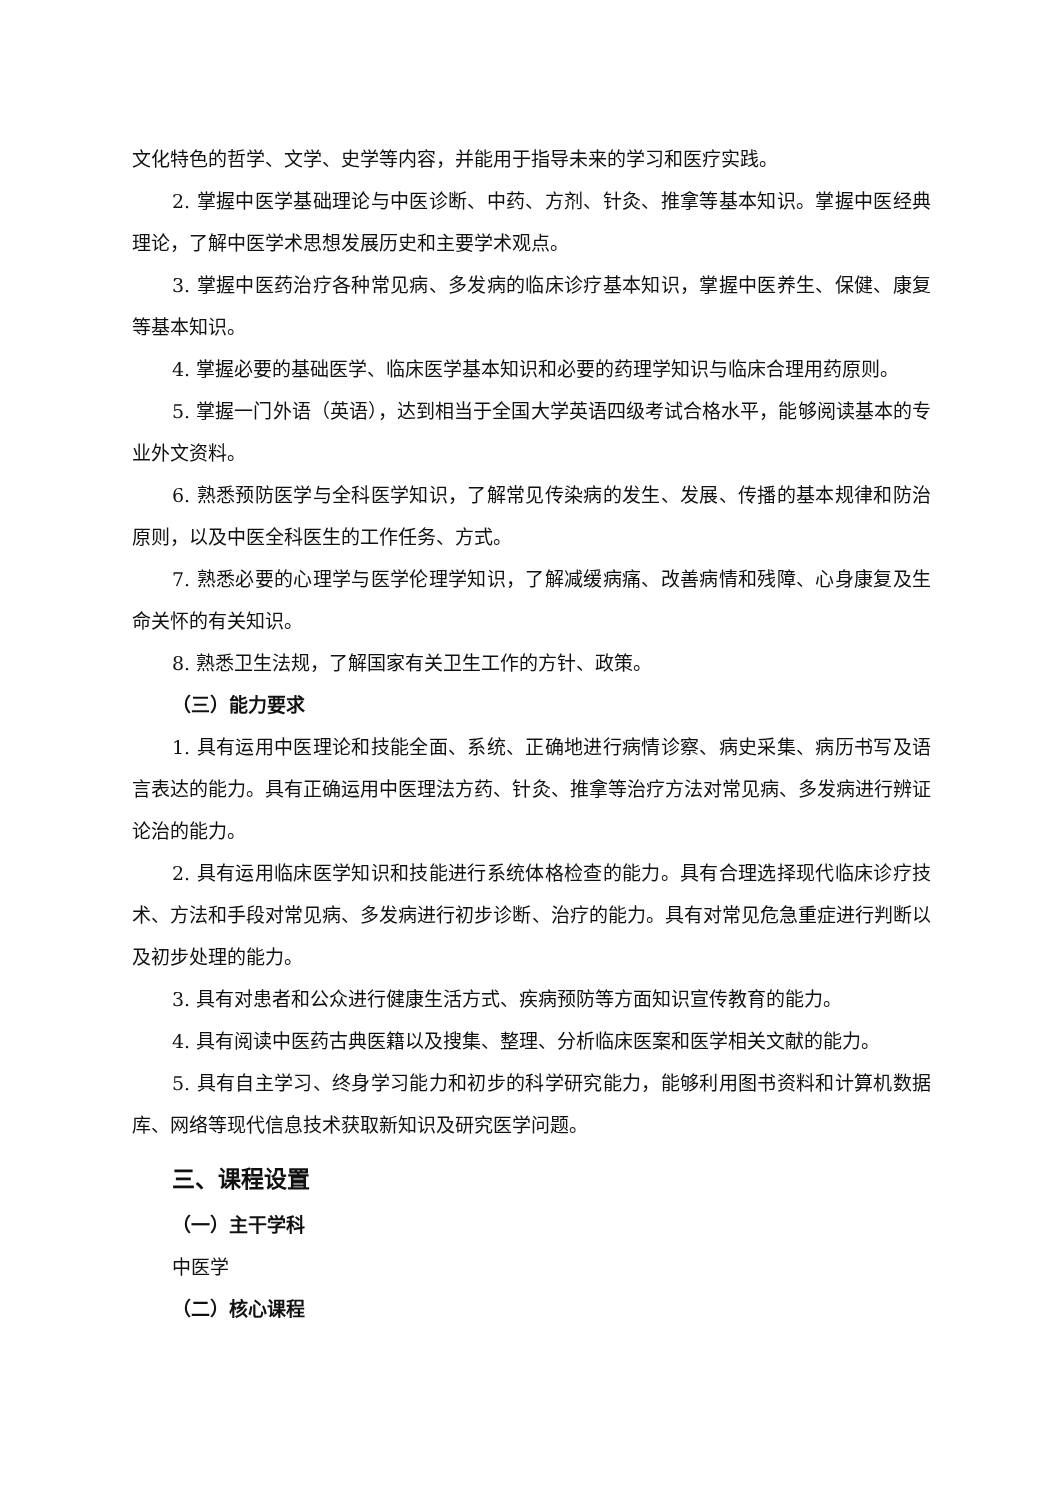文化特色的哲学、文学、史学等内容，并能用于指导未来的学习和医疗实践。
2. 掌握中医学基础理论与中医诊断、中药、方剂、针灸、推拿等基本知识。掌握中医经典理论，了解中医学术思想发展历史和主要学术观点。
3. 掌握中医药治疗各种常见病、多发病的临床诊疗基本知识，掌握中医养生、保健、康复等基本知识。
4. 掌握必要的基础医学、临床医学基本知识和必要的药理学知识与临床合理用药原则。
5. 掌握一门外语（英语），达到相当于全国大学英语四级考试合格水平，能够阅读基本的专业外文资料。
6. 熟悉预防医学与全科医学知识，了解常见传染病的发生、发展、传播的基本规律和防治原则，以及中医全科医生的工作任务、方式。
7. 熟悉必要的心理学与医学伦理学知识，了解减缓病痛、改善病情和残障、心身康复及生命关怀的有关知识。
8. 熟悉卫生法规，了解国家有关卫生工作的方针、政策。
（三）能力要求
1. 具有运用中医理论和技能全面、系统、正确地进行病情诊察、病史采集、病历书写及语言表达的能力。具有正确运用中医理法方药、针灸、推拿等治疗方法对常见病、多发病进行辨证论治的能力。
2. 具有运用临床医学知识和技能进行系统体格检查的能力。具有合理选择现代临床诊疗技术、方法和手段对常见病、多发病进行初步诊断、治疗的能力。具有对常见危急重症进行判断以及初步处理的能力。
3. 具有对患者和公众进行健康生活方式、疾病预防等方面知识宣传教育的能力。
4. 具有阅读中医药古典医籍以及搜集、整理、分析临床医案和医学相关文献的能力。
5. 具有自主学习、终身学习能力和初步的科学研究能力，能够利用图书资料和计算机数据库、网络等现代信息技术获取新知识及研究医学问题。
三、课程设置
（一）主干学科
中医学
（二）核心课程